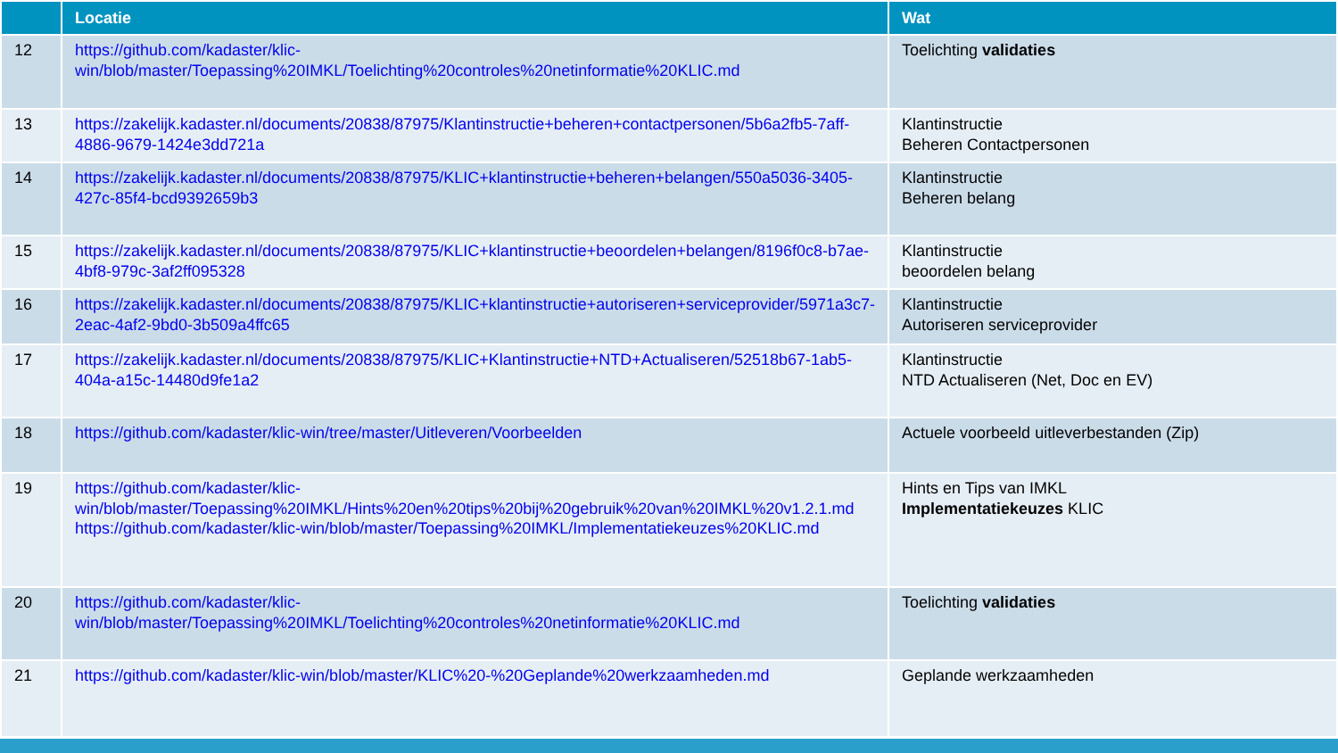| | Locatie | Wat |
| --- | --- | --- |
| 12 | https://github.com/kadaster/klic-win/blob/master/Toepassing%20IMKL/Toelichting%20controles%20netinformatie%20KLIC.md | Toelichting validaties |
| 13 | https://zakelijk.kadaster.nl/documents/20838/87975/Klantinstructie+beheren+contactpersonen/5b6a2fb5-7aff-4886-9679-1424e3dd721a | Klantinstructie Beheren Contactpersonen |
| 14 | https://zakelijk.kadaster.nl/documents/20838/87975/KLIC+klantinstructie+beheren+belangen/550a5036-3405-427c-85f4-bcd9392659b3 | Klantinstructie Beheren belang |
| 15 | https://zakelijk.kadaster.nl/documents/20838/87975/KLIC+klantinstructie+beoordelen+belangen/8196f0c8-b7ae-4bf8-979c-3af2ff095328 | Klantinstructie beoordelen belang |
| 16 | https://zakelijk.kadaster.nl/documents/20838/87975/KLIC+klantinstructie+autoriseren+serviceprovider/5971a3c7-2eac-4af2-9bd0-3b509a4ffc65 | Klantinstructie Autoriseren serviceprovider |
| 17 | https://zakelijk.kadaster.nl/documents/20838/87975/KLIC+Klantinstructie+NTD+Actualiseren/52518b67-1ab5-404a-a15c-14480d9fe1a2 | Klantinstructie NTD Actualiseren (Net, Doc en EV) |
| 18 | https://github.com/kadaster/klic-win/tree/master/Uitleveren/Voorbeelden | Actuele voorbeeld uitleverbestanden (Zip) |
| 19 | https://github.com/kadaster/klic-win/blob/master/Toepassing%20IMKL/Hints%20en%20tips%20bij%20gebruik%20van%20IMKL%20v1.2.1.md https://github.com/kadaster/klic-win/blob/master/Toepassing%20IMKL/Implementatiekeuzes%20KLIC.md | Hints en Tips van IMKL Implementatiekeuzes KLIC |
| 20 | https://github.com/kadaster/klic-win/blob/master/Toepassing%20IMKL/Toelichting%20controles%20netinformatie%20KLIC.md | Toelichting validaties |
| 21 | https://github.com/kadaster/klic-win/blob/master/KLIC%20-%20Geplande%20werkzaamheden.md | Geplande werkzaamheden |